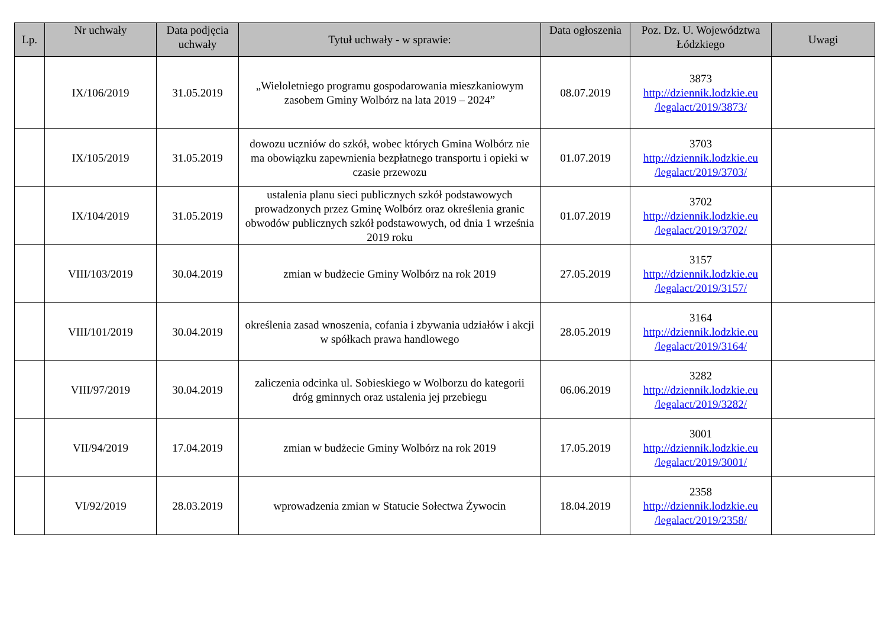| Lp. | Nr uchwały | Data podjęcia uchwały | Tytuł uchwały - w sprawie: | Data ogłoszenia | Poz. Dz. U. Województwa Łódzkiego | Uwagi |
| --- | --- | --- | --- | --- | --- | --- |
| | IX/106/2019 | 31.05.2019 | „Wieloletniego programu gospodarowania mieszkaniowym zasobem Gminy Wolbórz na lata 2019 – 2024” | 08.07.2019 | 3873 http://dziennik.lodzkie.eu /legalact/2019/3873/ | |
| | IX/105/2019 | 31.05.2019 | dowozu uczniów do szkół, wobec których Gmina Wolbórz nie ma obowiązku zapewnienia bezpłatnego transportu i opieki w czasie przewozu | 01.07.2019 | 3703 http://dziennik.lodzkie.eu /legalact/2019/3703/ | |
| | IX/104/2019 | 31.05.2019 | ustalenia planu sieci publicznych szkół podstawowych prowadzonych przez Gminę Wolbórz oraz określenia granic obwodów publicznych szkół podstawowych, od dnia 1 września 2019 roku | 01.07.2019 | 3702 http://dziennik.lodzkie.eu /legalact/2019/3702/ | |
| | VIII/103/2019 | 30.04.2019 | zmian w budżecie Gminy Wolbórz na rok 2019 | 27.05.2019 | 3157 http://dziennik.lodzkie.eu /legalact/2019/3157/ | |
| | VIII/101/2019 | 30.04.2019 | określenia zasad wnoszenia, cofania i zbywania udziałów i akcji w spółkach prawa handlowego | 28.05.2019 | 3164 http://dziennik.lodzkie.eu /legalact/2019/3164/ | |
| | VIII/97/2019 | 30.04.2019 | zaliczenia odcinka ul. Sobieskiego w Wolborzu do kategorii dróg gminnych oraz ustalenia jej przebiegu | 06.06.2019 | 3282 http://dziennik.lodzkie.eu /legalact/2019/3282/ | |
| | VII/94/2019 | 17.04.2019 | zmian w budżecie Gminy Wolbórz na rok 2019 | 17.05.2019 | 3001 http://dziennik.lodzkie.eu /legalact/2019/3001/ | |
| | VI/92/2019 | 28.03.2019 | wprowadzenia zmian w Statucie Sołectwa Żywocin | 18.04.2019 | 2358 http://dziennik.lodzkie.eu /legalact/2019/2358/ | |